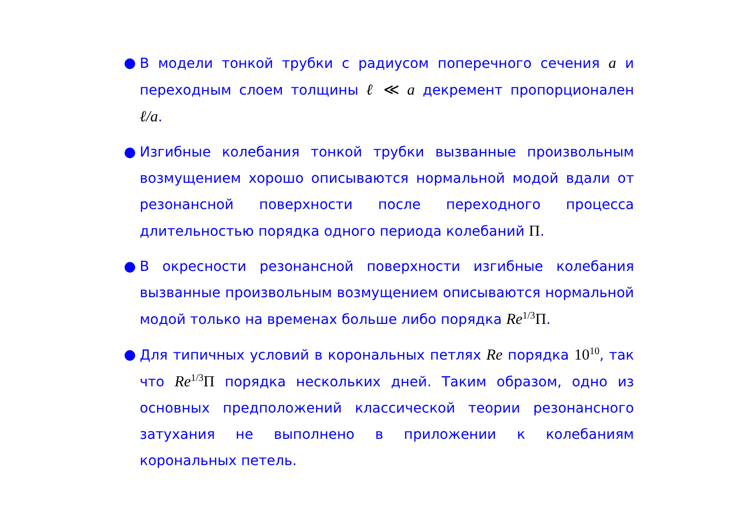● В модели тонкой трубки с радиусом поперечного сечения a и переходным слоем толщины ℓ ≪ a декремент пропорционален ℓ/a.
● Изгибные колебания тонкой трубки вызванные произвольным возмущением хорошо описываются нормальной модой вдали от резонансной поверхности после переходного процесса длительностью порядка одного периода колебаний Π.
● В окресности резонансной поверхности изгибные колебания вызванные произвольным возмущением описываются нормальной модой только на временах больше либо порядка Re<sup>1/3</sup>Π.
● Для типичных условий в корональных петлях Re порядка 10<sup>10</sup>, так что Re<sup>1/3</sup>Π порядка нескольких дней. Таким образом, одно из основных предположений классической теории резонансного затухания не выполнено в приложении к колебаниям корональных петель.